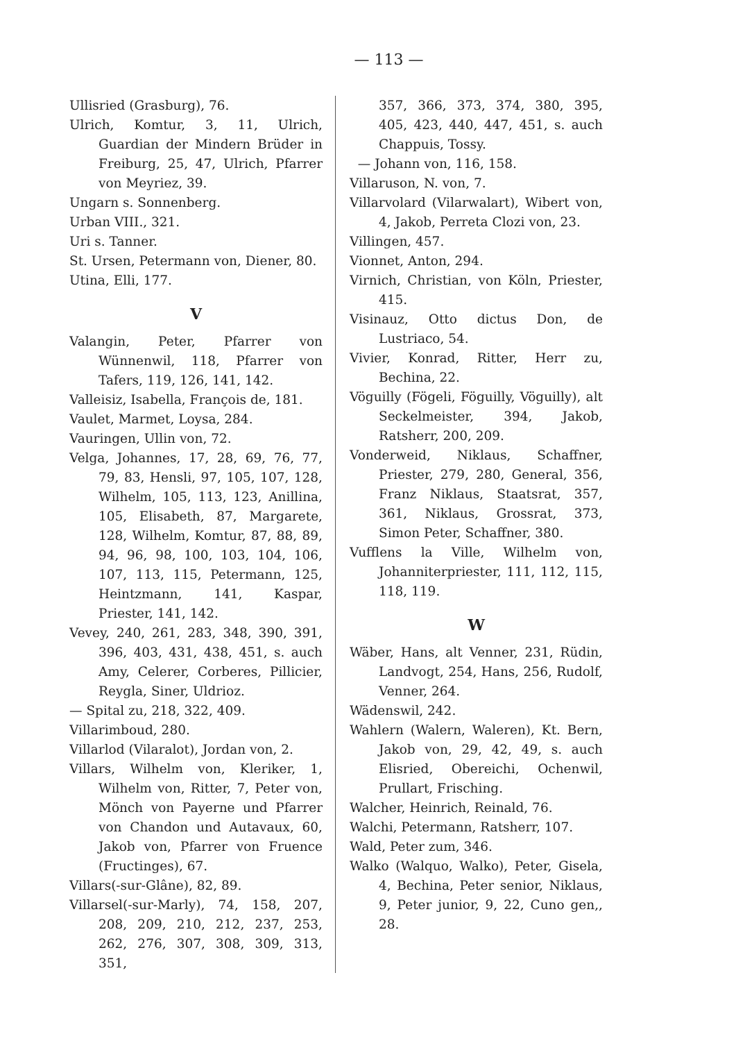— 113 —
Ullisried (Grasburg), 76.
Ulrich, Komtur, 3, 11, Ulrich, Guardian der Mindern Brüder in Freiburg, 25, 47, Ulrich, Pfarrer von Meyriez, 39.
Ungarn s. Sonnenberg.
Urban VIII., 321.
Uri s. Tanner.
St. Ursen, Petermann von, Diener, 80.
Utina, Elli, 177.
V
Valangin, Peter, Pfarrer von Wünnenwil, 118, Pfarrer von Tafers, 119, 126, 141, 142.
Valleisiz, Isabella, François de, 181.
Vaulet, Marmet, Loysa, 284.
Vauringen, Ullin von, 72.
Velga, Johannes, 17, 28, 69, 76, 77, 79, 83, Hensli, 97, 105, 107, 128, Wilhelm, 105, 113, 123, Anillina, 105, Elisabeth, 87, Margarete, 128, Wilhelm, Komtur, 87, 88, 89, 94, 96, 98, 100, 103, 104, 106, 107, 113, 115, Petermann, 125, Heintzmann, 141, Kaspar, Priester, 141, 142.
Vevey, 240, 261, 283, 348, 390, 391, 396, 403, 431, 438, 451, s. auch Amy, Celerer, Corberes, Pillicier, Reygla, Siner, Uldrioz.
— Spital zu, 218, 322, 409.
Villarimboud, 280.
Villarlod (Vilaralot), Jordan von, 2.
Villars, Wilhelm von, Kleriker, 1, Wilhelm von, Ritter, 7, Peter von, Mönch von Payerne und Pfarrer von Chandon und Autavaux, 60, Jakob von, Pfarrer von Fruence (Fructinges), 67.
Villars(-sur-Glâne), 82, 89.
Villarsel(-sur-Marly), 74, 158, 207, 208, 209, 210, 212, 237, 253, 262, 276, 307, 308, 309, 313, 351,
357, 366, 373, 374, 380, 395, 405, 423, 440, 447, 451, s. auch Chappuis, Tossy.
— Johann von, 116, 158.
Villaruson, N. von, 7.
Villarvolard (Vilarwalart), Wibert von, 4, Jakob, Perreta Clozi von, 23.
Villingen, 457.
Vionnet, Anton, 294.
Virnich, Christian, von Köln, Priester, 415.
Visinauz, Otto dictus Don, de Lustriaco, 54.
Vivier, Konrad, Ritter, Herr zu, Bechina, 22.
Vöguilly (Fögeli, Föguilly, Vöguilly), alt Seckelmeister, 394, Jakob, Ratsherr, 200, 209.
Vonderweid, Niklaus, Schaffner, Priester, 279, 280, General, 356, Franz Niklaus, Staatsrat, 357, 361, Niklaus, Grossrat, 373, Simon Peter, Schaffner, 380.
Vufflens la Ville, Wilhelm von, Johanniterpriester, 111, 112, 115, 118, 119.
W
Wäber, Hans, alt Venner, 231, Rüdin, Landvogt, 254, Hans, 256, Rudolf, Venner, 264.
Wädenswil, 242.
Wahlern (Walern, Waleren), Kt. Bern, Jakob von, 29, 42, 49, s. auch Elisried, Obereichi, Ochenwil, Prullart, Frisching.
Walcher, Heinrich, Reinald, 76.
Walchi, Petermann, Ratsherr, 107.
Wald, Peter zum, 346.
Walko (Walquo, Walko), Peter, Gisela, 4, Bechina, Peter senior, Niklaus, 9, Peter junior, 9, 22, Cuno gen,, 28.